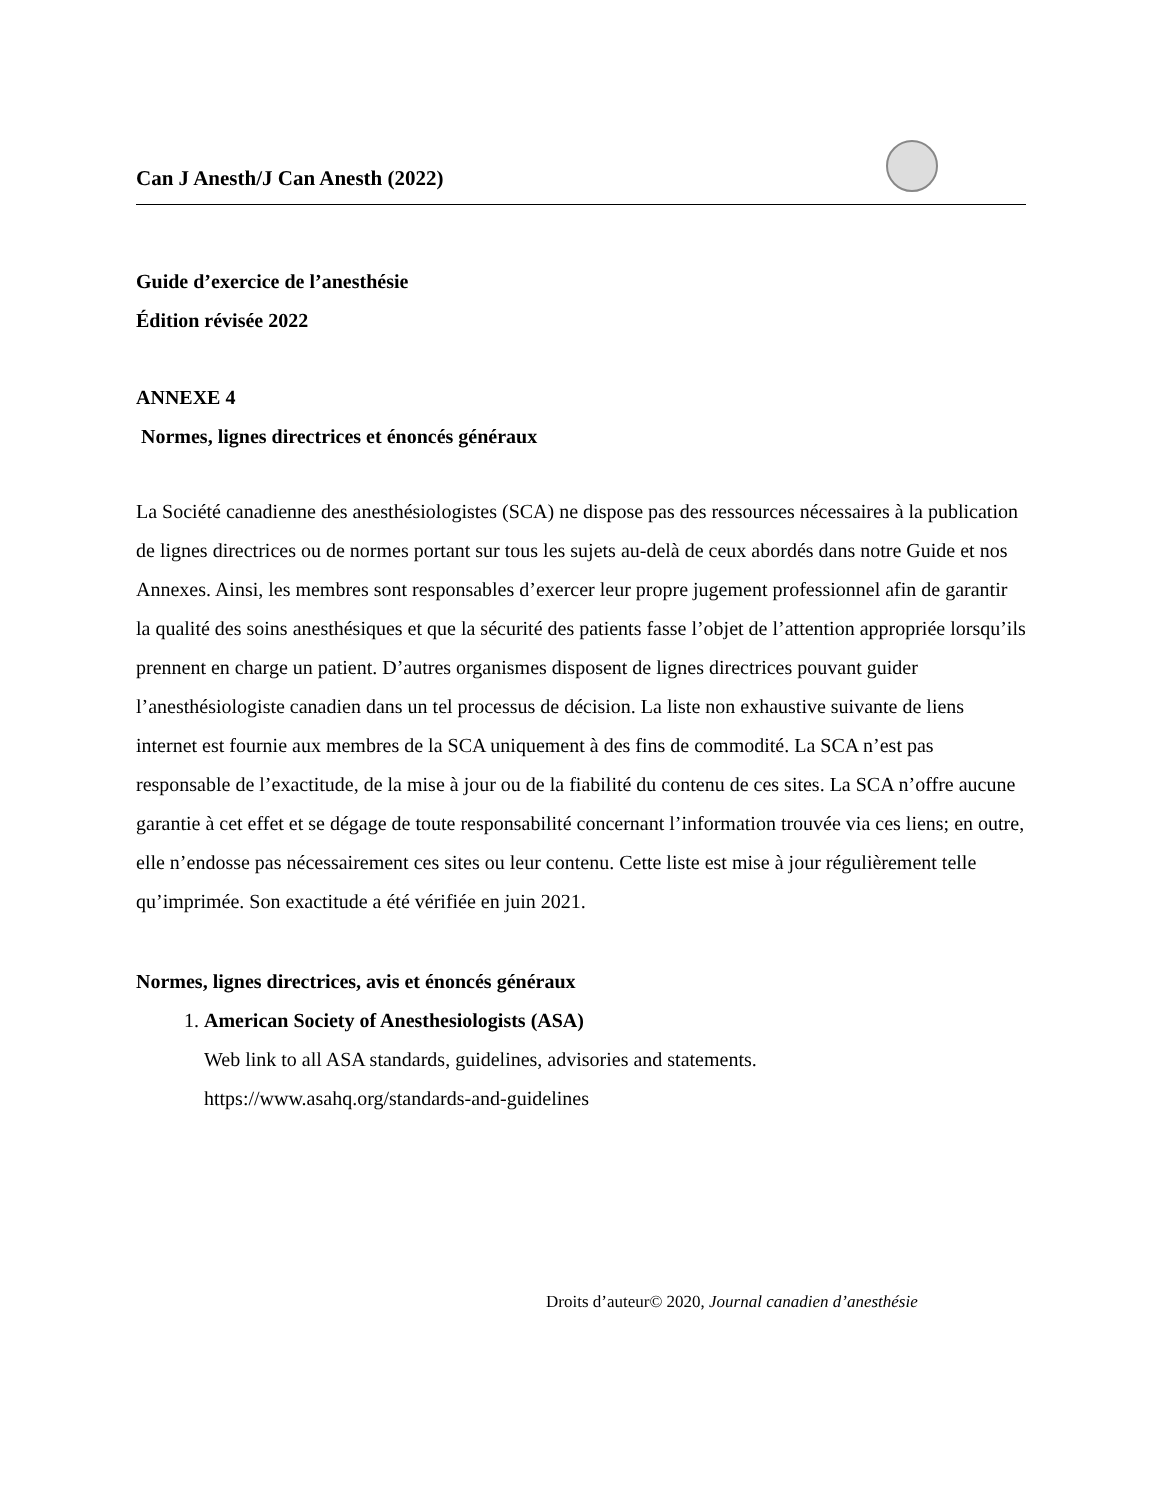Can J Anesth/J Can Anesth (2022)
Guide d’exercice de l’anesthésie
Édition révisée 2022
ANNEXE 4
Normes, lignes directrices et énoncés généraux
La Société canadienne des anesthésiologistes (SCA) ne dispose pas des ressources nécessaires à la publication de lignes directrices ou de normes portant sur tous les sujets au-delà de ceux abordés dans notre Guide et nos Annexes. Ainsi, les membres sont responsables d’exercer leur propre jugement professionnel afin de garantir la qualité des soins anesthésiques et que la sécurité des patients fasse l’objet de l’attention appropriée lorsqu’ils prennent en charge un patient. D’autres organismes disposent de lignes directrices pouvant guider l’anesthésiologiste canadien dans un tel processus de décision. La liste non exhaustive suivante de liens internet est fournie aux membres de la SCA uniquement à des fins de commodité. La SCA n’est pas responsable de l’exactitude, de la mise à jour ou de la fiabilité du contenu de ces sites. La SCA n’offre aucune garantie à cet effet et se dégage de toute responsabilité concernant l’information trouvée via ces liens; en outre, elle n’endosse pas nécessairement ces sites ou leur contenu. Cette liste est mise à jour régulièrement telle qu’imprimée. Son exactitude a été vérifiée en juin 2021.
Normes, lignes directrices, avis et énoncés généraux
1. American Society of Anesthesiologists (ASA)
Web link to all ASA standards, guidelines, advisories and statements.
https://www.asahq.org/standards-and-guidelines
Droits d’auteur© 2020, Journal canadien d’anesthésie